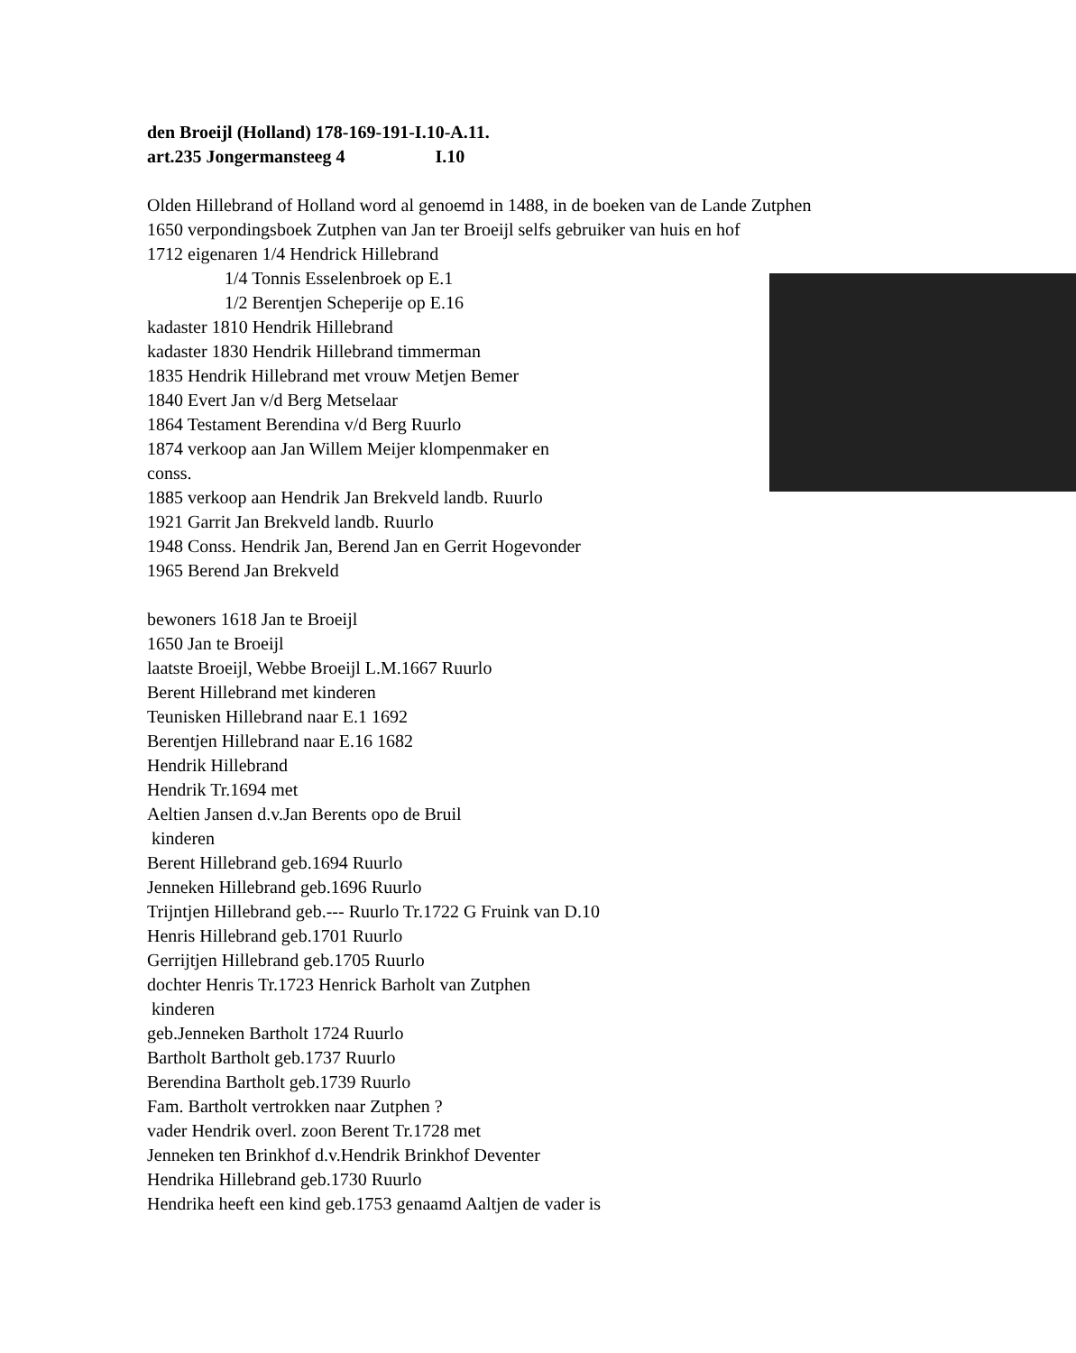den Broeijl (Holland) 178-169-191-I.10-A.11.
art.235 Jongermansteeg 4 I.10
Olden Hillebrand of Holland word al genoemd in 1488, in de boeken van de Lande Zutphen
1650 verpondingsboek Zutphen van Jan ter Broeijl selfs gebruiker van huis en hof
1712 eigenaren 1/4 Hendrick Hillebrand
1/4 Tonnis Esselenbroek op E.1
1/2 Berentjen Scheperije op E.16
kadaster 1810 Hendrik Hillebrand
kadaster 1830 Hendrik Hillebrand timmerman
1835 Hendrik Hillebrand met vrouw Metjen Bemer
1840 Evert Jan v/d Berg Metselaar
1864 Testament Berendina v/d Berg Ruurlo
1874 verkoop aan Jan Willem Meijer klompenmaker en
conss.
1885 verkoop aan Hendrik Jan Brekveld landb. Ruurlo
1921 Garrit Jan Brekveld landb. Ruurlo
1948 Conss. Hendrik Jan, Berend Jan en Gerrit Hogevonder
1965 Berend Jan Brekveld
bewoners 1618 Jan te Broeijl
1650 Jan te Broeijl
laatste Broeijl, Webbe Broeijl L.M.1667 Ruurlo
Berent Hillebrand met kinderen
Teunisken Hillebrand naar E.1 1692
Berentjen Hillebrand naar E.16 1682
Hendrik Hillebrand
Hendrik Tr.1694 met
Aeltien Jansen d.v.Jan Berents opo de Bruil
kinderen
Berent Hillebrand geb.1694 Ruurlo
Jenneken Hillebrand geb.1696 Ruurlo
Trijntjen Hillebrand geb.--- Ruurlo Tr.1722 G Fruink van D.10
Henris Hillebrand geb.1701 Ruurlo
Gerrijtjen Hillebrand geb.1705 Ruurlo
dochter Henris Tr.1723 Henrick Barholt van Zutphen
kinderen
geb.Jenneken Bartholt 1724 Ruurlo
Bartholt Bartholt geb.1737 Ruurlo
Berendina Bartholt geb.1739 Ruurlo
Fam. Bartholt vertrokken naar Zutphen ?
vader Hendrik overl. zoon Berent Tr.1728 met
Jenneken ten Brinkhof d.v.Hendrik Brinkhof Deventer
Hendrika Hillebrand geb.1730 Ruurlo
Hendrika heeft een kind geb.1753 genaamd Aaltjen de vader is